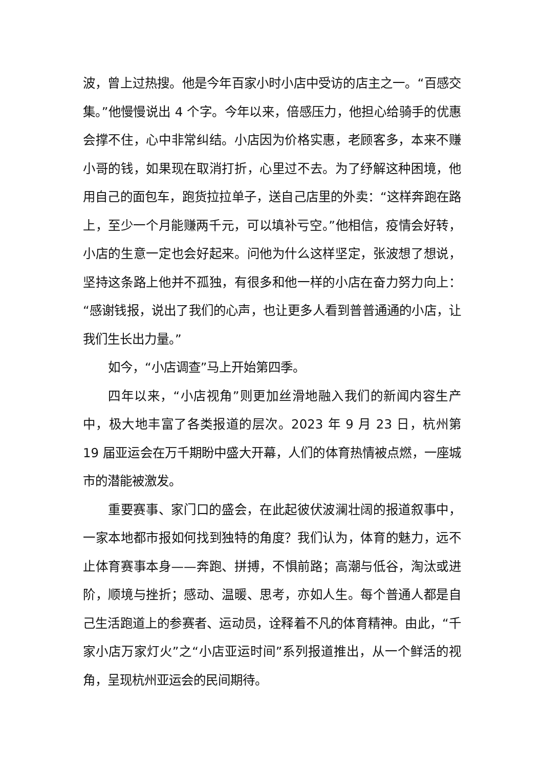波，曾上过热搜。他是今年百家小时小店中受访的店主之一。“百感交集。”他慢慢说出 4 个字。今年以来，倍感压力，他担心给骑手的优惠会撑不住，心中非常纠结。小店因为价格实惠，老顾客多，本来不赚小哥的钱，如果现在取消打折，心里过不去。为了纾解这种困境，他用自己的面包车，跑货拉拉单子，送自己店里的外卖：“这样奔跑在路上，至少一个月能赚两千元，可以填补亏空。”他相信，疫情会好转，小店的生意一定也会好起来。问他为什么这样坚定，张波想了想说，坚持这条路上他并不孤独，有很多和他一样的小店在奋力努力向上：“感谢钱报，说出了我们的心声，也让更多人看到普普通通的小店，让我们生长出力量。”
如今，“小店调查”马上开始第四季。
四年以来，“小店视角”则更加丝滑地融入我们的新闻内容生产中，极大地丰富了各类报道的层次。2023 年 9 月 23 日，杭州第 19 届亚运会在万千期盼中盛大开幕，人们的体育热情被点燃，一座城市的潜能被激发。
重要赛事、家门口的盛会，在此起彼伏波澜壮阔的报道叙事中，一家本地都市报如何找到独特的角度？我们认为，体育的魅力，远不止体育赛事本身——奔跑、拼搏，不惧前路；高潮与低谷，淘汰或进阶，顺境与挫折；感动、温暖、思考，亦如人生。每个普通人都是自己生活跑道上的参赛者、运动员，诠释着不凡的体育精神。由此，“千家小店万家灯火”之“小店亚运时间”系列报道推出，从一个鲜活的视角，呈现杭州亚运会的民间期待。